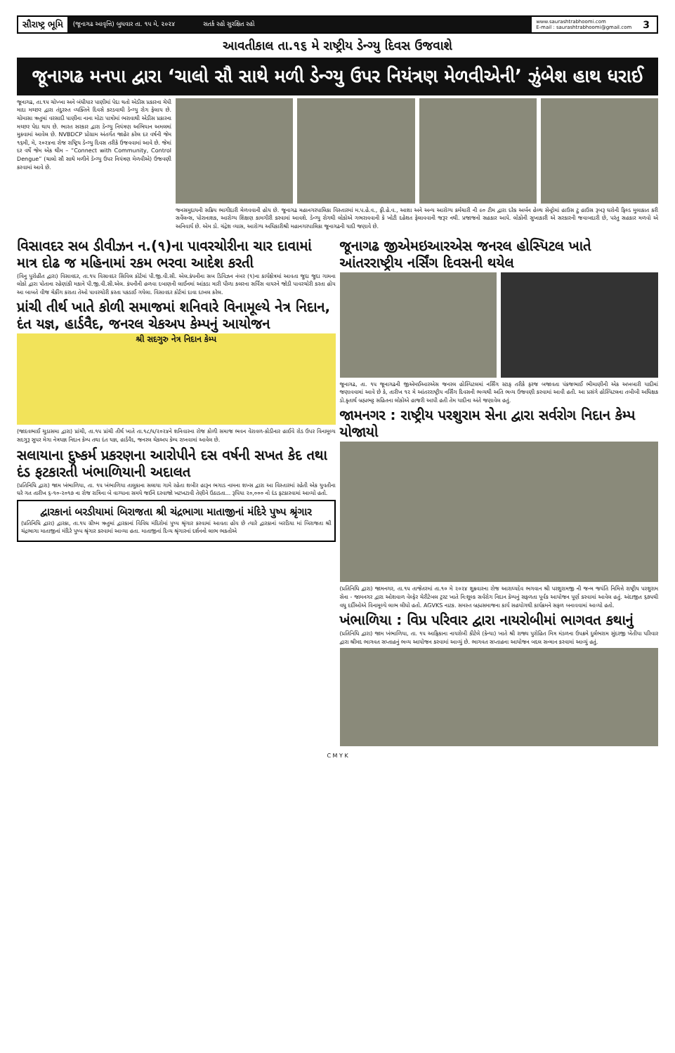સૌરાષ્ટ્ર ભૂમિ
(જૂનાગઢ આવૃત્તિ) બુધવાર તા. ૧૫ મે, ૨૦૨૪ સતર્ક રહો સુરક્ષિત રહો
www.saurashtrabhoomi.com
E-mail : saurashtrabhoomi@gmail.com 3
આવતીકાલ તા.૧૬ મે રાષ્ટ્રીય ડેન્ગ્યુ દિવસ ઉજવાશે
જૂનાગઢ મનપા દ્વારા ‘ચાલો સૌ સાથે મળી ડેન્ગ્યુ ઉપર નિયંત્રણ મેળવીએની’ ઝુંબેશ હાથ ધરાઈ
જૂનાગઢ, તા.૧૫ ચોખ્ખા અને બંધીયાર પાણીમાં પેદા થતો એડીસ પ્રકારના ચેપી માદા મચ્છર દ્વારા તંદુરસ્ત વ્યક્તિને દિવસે કરડવાથી ડેન્ગ્યુ રોગ ફેલાય છે. ચોમાસા ઋતુમાં વરસાદી પાણીના નાના મોટા પાત્રોમાં ભરાવાથી એડીસ પ્રકારના મચ્છર પેદા થાય છે. ભારત સરકાર દ્વારા ડેન્ગ્યુ નિયંત્રણ અભિયાન અમલમાં મુકવામાં આવેલ છે. NVBDCP પ્રોગ્રામ અંતર્ગત જાહેર કરેલ દર વર્ષની જેમ ૧૬મી, મે, ૨૦૨૪ના રોજ રાષ્ટ્રિય ડેન્ગ્યુ દિવસ તરીકે ઉજવવામાં આવે છે. જેમાં દર વર્ષે જેમ એક થીમ – “Connect with Community, Control Dengue” (ચાલો સૌ સાથે મળીને ડેન્ગ્યુ ઉપર નિયંત્રણ મેળવીએ) ઉજવણી કરવામાં આવે છે.
જનસમુદાયની સક્રિય ભાગીદારી મેળવવાની હોય છે. જૂનાગઢ મહાનગરપાલિકા વિસ્તારમાં મ.પ.હે.વ., ફી.હે.વ., આશા અને અન્ય આરોગ્ય કર્મચારી ની ૯૦ ટીમ દ્વારા દરેક અર્બન હેલ્થ સેન્ટ્રોમાં હાઉસ ટુ હાઉસ રૂબરૂ ઘરોની ફિલ્ડ મુલાકાત કરી સર્વેલન્સ, પોરાનાશક, આરોગ્ય શિક્ષણ કામગીરી કરવામાં આવશે. ડેન્ગ્યુ રોગથી લોકોએ ગભરાવવાની કે ખોટી દહેશત ફેલાવવાની જરૂર નથી. પ્રજાજનો સહકાર આપે. લોકોની સુખાકારી એ સરકારની જવાબદારી છે, પરંતુ સહકાર મળવો એ અનિવાર્ય છે. એમ ડો. ચંદ્રેશ વ્યાસ, આરોગ્ય અધિકારીશ્રી મહાનગરપાલિકા જૂનાગઢની યાદી જણાવે છે.
વિસાવદર સબ ડીવીઝન ન.(૧)ના પાવરચોરીના ચાર દાવામાં માત્ર દોઢ જ મહિનામાં રકમ ભરવા આદેશ કરતી
(વિનુ પુરોહીત દ્વારા) વિસાવદર, તા.૧૫ વિસાવદર સિવિલ કોર્ટમાં પી.જી.વી.સી. એલ.કંપનીના સબ ડિવિઝન નંબર (૧)ના કાર્યક્ષેત્રમાં આવતા જુદા જુદા ગામના લોકો દ્વારા પોતાના રહેણાંકી મકાને પી.જી.વી.સી.એલ. કંપનીની હળવા દબાણની લાઈનમાં આંકડા મારી પીળા કલરના સર્વિસ વાયરને જોડી પાવરચોરી કરતા હોય આ બાબતે વીજ ચેકીંગ કરાતા તેઓ પાવરચોરી કરતા પકડાઈ ગયેલા. વિસાવદર કોર્ટમાં દાવા દાખલ કરેલ.
પ્રાંચી તીર્થ ખાતે કોળી સમાજમાં શનિવારે વિનામૂલ્યે નેત્ર નિદાન, દંત યજ્ઞ, હાર્ડવૈદ, જનરલ ચેકઅપ કેમ્પનું આયોજન
શ્રી સદગુરુ નેત્ર નિદાન કેમ્પ
(જાદવભાઈ ચુડાસમા દ્વારા) પ્રાંચી, તા.૧૫ પ્રાંચી તીર્થ ખાતે તા.૧૮/૫/૨૦૨૪ને શનિવારના રોજ કોળી સમાજ ભવન વેરાવળ-કોડીનાર હાઈવે રોડ ઉપર વિનામૂલ્ય સદગુરૂ સુપર મેગા નેત્રયજ્ઞ નિદાન કેમ્પ તથા દંત યજ્ઞ, હાર્ડવૈદ, જનરલ ચેકઅપ કેમ્પ રાખવામાં આવેલ છે.
સલાયાના દુષ્કર્મ પ્રકરણના આરોપીને દસ વર્ષની સખત કેદ તથા દંડ ફટકારતી ખંભાળિયાની અદાલત
(પ્રતિનિધિ દ્વારા) જામ ખંભાળિયા, તા. ૧૫ ખંભાળિયા તાલુકાના સલાયા ગામે રહેતા શબીર હારૂન ભગાડ નામના શખ્સ દ્વારા આ વિસ્તારમાં રહેતી એક યુવતીના ઘરે ગત તારીખ ૬-૧૦-૨૦૧૭ ના રોજ રાત્રિના બે વાગ્યાના સમયે જઈને દરવાજો ખટખટાવી તેણીને ઉઠાડતા... રૂપિયા ૨૦,૦૦૦ નો દંડ ફટકારવામાં આવ્યો હતો.
દ્વારકાનાં બરડીયામાં બિરાજતા શ્રી ચંદ્રભાગા માતાજીનાં મંદિરે પુષ્પ શ્રૃંગાર
(પ્રતિનિધિ દ્વારા) દ્વારકા, તા.૧૫ ગ્રીષ્મ ઋતુમાં દ્વારકાનાં વિવિધ મંદિરોમાં પુષ્પ શ્રૃંગાર કરવામાં આવતા હોય છે ત્યારે દ્વારકાનાં બરડિયા માં બિરાજતા શ્રી ચંદ્રભાગા માતાજીનાં મંદિરે પુષ્પ શ્રૃંગાર કરવામાં આવ્યા હતા. માતાજીનાં દિવ્ય શ્રૃંગારનાં દર્શનનો લાભ ભકતોએ
જૂનાગઢ જીએમઇઆરએસ જનરલ હોસ્પિટલ ખાતે આંતરરાષ્ટ્રીય નર્સિંગ દિવસની થયેલ
જૂનાગઢ, તા. ૧૫ જૂનાગઢની જીએમઈઆરએસ જનરલ હોસ્પિટલમાં નર્સિંગ સ્ટાફ તરીકે ફરજ બજાવતા પંકજભાઈ ભીમાણીની એક અખબારી યાદીમાં જણાવવામાં આવે છે કે, તારીખ ૧૨ મે આંતરરાષ્ટ્રીય નર્સિંગ દિવસની ભવ્યથી અતિ ભવ્ય ઉજવણી કરવામાં આવી હતી. આ પ્રસંગે હોસ્પિટલના તબીબી અધિક્ષક ડો.કૃતાર્થ બ્રહ્મભટ્ટ સહિતના લોકોએ હાજરી આપી હતી તેમ યાદીના અંતે જણાવેલ હતું.
જામનગર : રાષ્ટ્રીય પરશુરામ સેના દ્વારા સર્વરોગ નિદાન કેમ્પ યોજાયો
(પ્રતિનિધિ દ્વારા) જામનગર, તા.૧૫ તાજેતરમાં તા.૧૦ મે ૨૦૨૪ શુક્રવારના રોજ આરાધ્યદેવ ભગવાન શ્રી પરશુરામજી ની જન્મ જયંતિ નિમિત્તે રાષ્ટ્રીય પરશુરામ સેના - જામનગર દ્વારા ઓશવાળ વેલ્ફેર ચેરીટેબલ ટ્રસ્ટ ખાતે નિઃશૂલ્ક સર્વરોગ નિદાન કેમ્પનું સફળતા પૂર્વક આયોજન પૂર્ણ કરવામાં આવેલ હતું. અંદાજીત ૬૭૫થી વધુ દર્દીઓએ વિનામૂલ્યે લાભ લીધો હતો. AGVKS નાટક. સમસ્ત બ્રહ્મસમાજના કાર્ય સહયોગથી કાર્યક્રમને સફળ બનાવવામાં આવ્યો હતો.
ખંભાળિયા : વિપ્ર પરિવાર દ્વારા નાયરોબીમાં ભાગવત કથાનું
(પ્રતિનિધિ દ્વારા) જામ ખંભાળિયા, તા. ૧૫ આફ્રિકાના નાયરોબી કીટેલે (કેન્યા) ખાતે શ્રી રાજ્ય પુરોહિત મિત્ર મંડળના ઉપક્રમે દુર્લભરામ સુંદરજી ખેતીયા પરિવાર દ્વારા શ્રીમદ ભાગવત સપ્તાહનું ભવ્ય આયોજન કરવામાં આવ્યું છે. ભાગવત સપ્તાહના આયોજન બદલ સન્માન કરવામાં આવ્યું હતું.
C M Y K